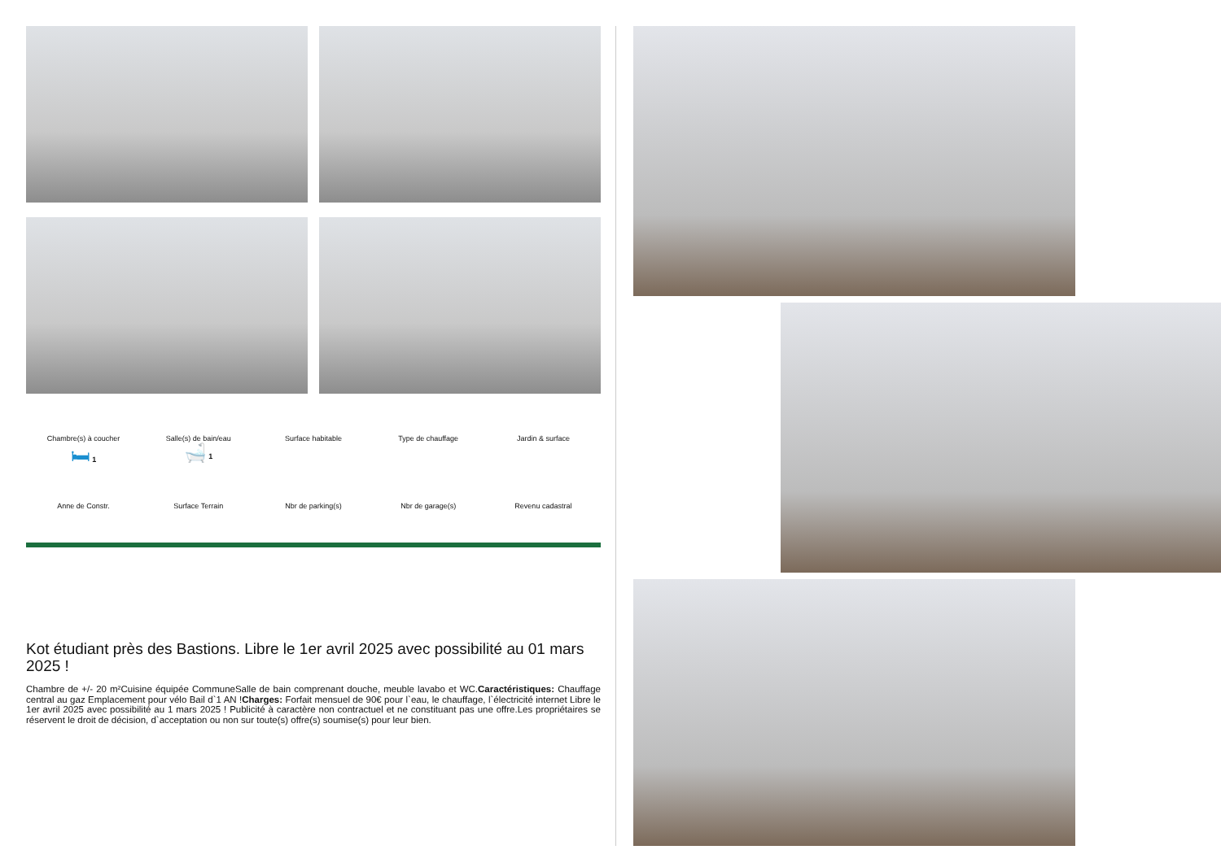Chambre(s) à coucher
🛏 1
Salle(s) de bain/eau
🛁 1
Surface habitable
Type de chauffage
Jardin & surface
Anne de Constr.
Surface Terrain
Nbr de parking(s)
Nbr de garage(s)
Revenu cadastral
Kot étudiant près des Bastions. Libre le 1er avril 2025 avec possibilité au 01 mars 2025 !
Chambre de +/- 20 m²Cuisine équipée CommuneSalle de bain comprenant douche, meuble lavabo et WC.Caractéristiques: Chauffage central au gaz Emplacement pour vélo Bail d`1 AN !Charges: Forfait mensuel de 90€ pour l`eau, le chauffage, l`électricité internet Libre le 1er avril 2025 avec possibilité au 1 mars 2025 ! Publicité à caractère non contractuel et ne constituant pas une offre.Les propriétaires se réservent le droit de décision, d`acceptation ou non sur toute(s) offre(s) soumise(s) pour leur bien.